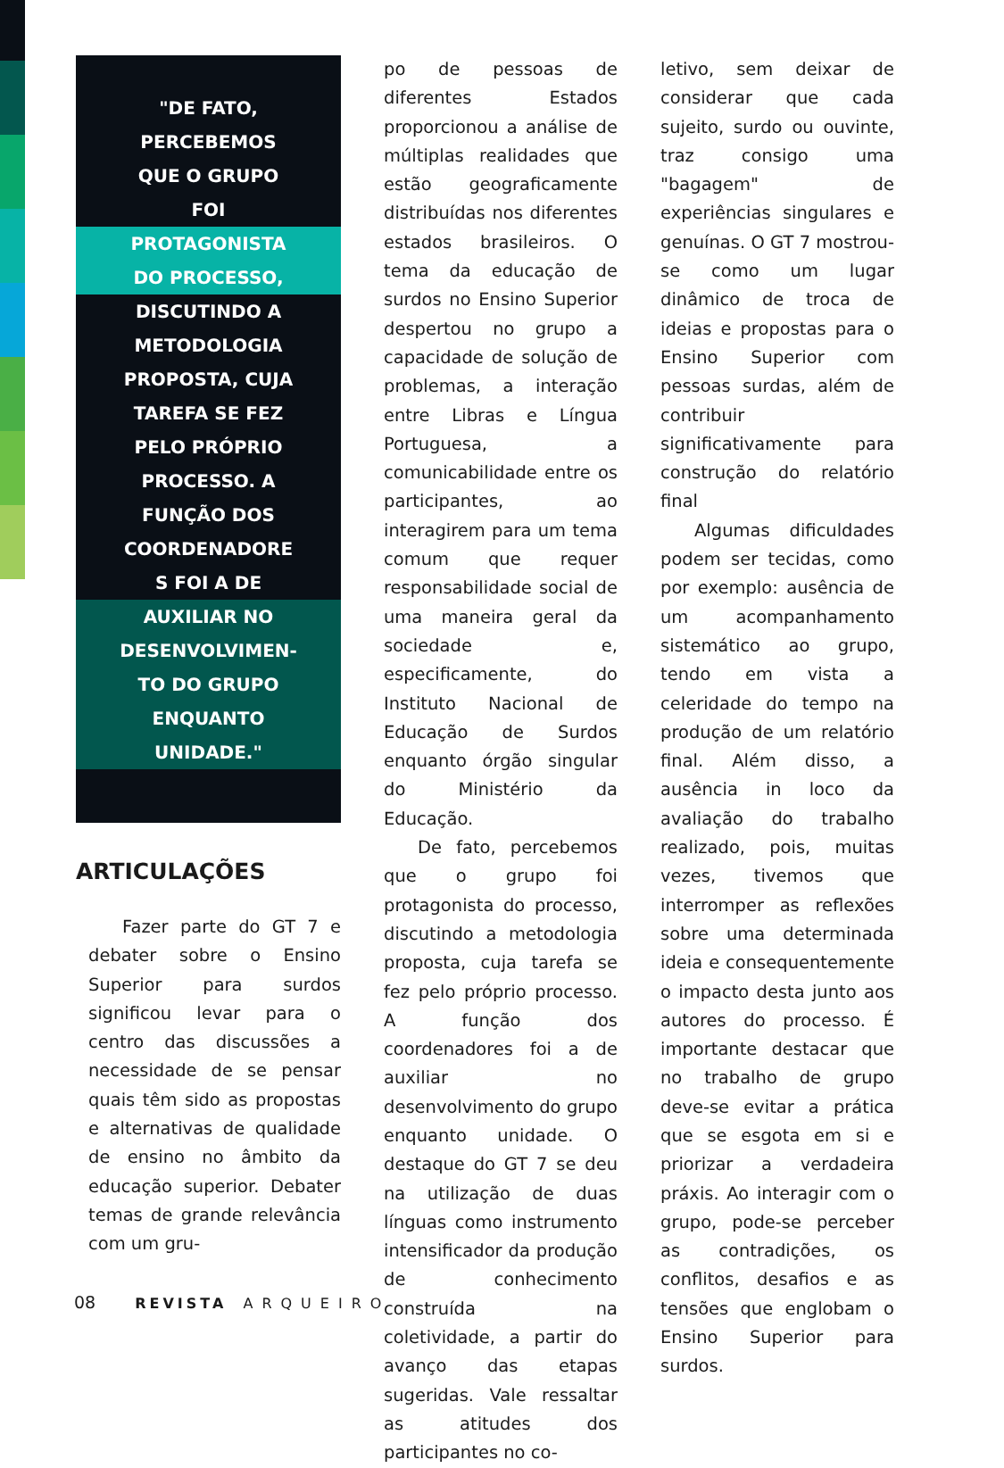"DE FATO,
PERCEBEMOS
QUE O GRUPO
FOI
PROTAGONISTA
DO PROCESSO,
DISCUTINDO A
METODOLOGIA
PROPOSTA, CUJA
TAREFA SE FEZ
PELO PRÓPRIO
PROCESSO. A
FUNÇÃO DOS
COORDENADORE
S FOI A DE
AUXILIAR NO
DESENVOLVIMEN-
TO DO GRUPO
ENQUANTO
UNIDADE."
ARTICULAÇÕES
Fazer parte do GT 7 e debater sobre o Ensino Superior para surdos significou levar para o centro das discussões a necessidade de se pensar quais têm sido as propostas e alternativas de qualidade de ensino no âmbito da educação superior. Debater temas de grande relevância com um gru-
po de pessoas de diferentes Estados proporcionou a análise de múltiplas realidades que estão geograficamente distribuídas nos diferentes estados brasileiros. O tema da educação de surdos no Ensino Superior despertou no grupo a capacidade de solução de problemas, a interação entre Libras e Língua Portuguesa, a comunicabilidade entre os participantes, ao interagirem para um tema comum que requer responsabilidade social de uma maneira geral da sociedade e, especificamente, do Instituto Nacional de Educação de Surdos enquanto órgão singular do Ministério da Educação.
De fato, percebemos que o grupo foi protagonista do processo, discutindo a metodologia proposta, cuja tarefa se fez pelo próprio processo. A função dos coordenadores foi a de auxiliar no desenvolvimento do grupo enquanto unidade. O destaque do GT 7 se deu na utilização de duas línguas como instrumento intensificador da produção de conhecimento construída na coletividade, a partir do avanço das etapas sugeridas. Vale ressaltar as atitudes dos participantes no co-
letivo, sem deixar de considerar que cada sujeito, surdo ou ouvinte, traz consigo uma "bagagem" de experiências singulares e genuínas. O GT 7 mostrou-se como um lugar dinâmico de troca de ideias e propostas para o Ensino Superior com pessoas surdas, além de contribuir significativamente para construção do relatório final
Algumas dificuldades podem ser tecidas, como por exemplo: ausência de um acompanhamento sistemático ao grupo, tendo em vista a celeridade do tempo na produção de um relatório final. Além disso, a ausência in loco da avaliação do trabalho realizado, pois, muitas vezes, tivemos que interromper as reflexões sobre uma determinada ideia e consequentemente o impacto desta junto aos autores do processo. É importante destacar que no trabalho de grupo deve-se evitar a prática que se esgota em si e priorizar a verdadeira práxis. Ao interagir com o grupo, pode-se perceber as contradições, os conflitos, desafios e as tensões que englobam o Ensino Superior para surdos.
08 REVISTA ARQUEIRO